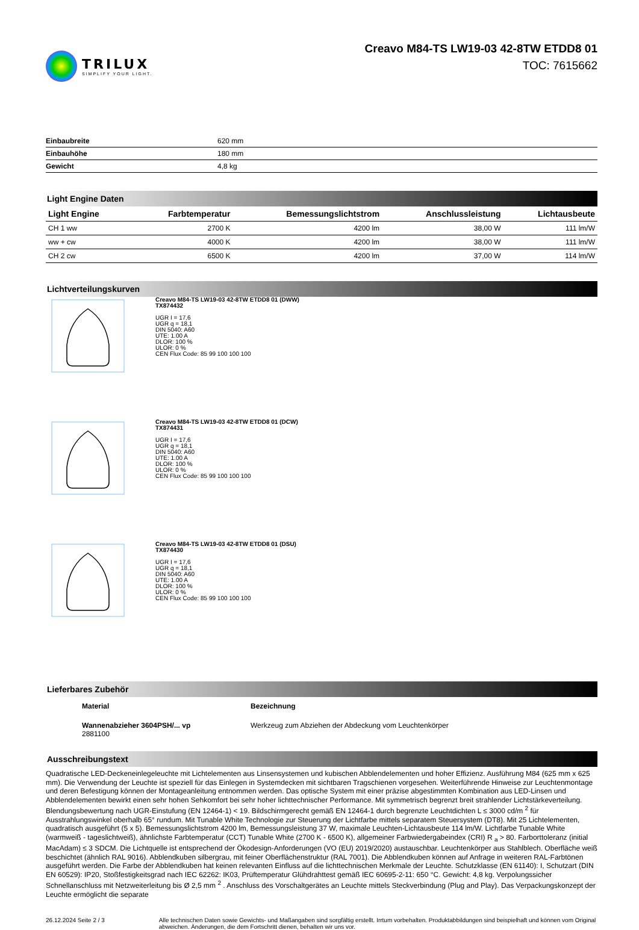TRILUX
SIMPLIFY YOUR LIGHT.
Creavo M84-TS LW19-03 42-8TW ETDD8 01
TOC: 7615662
| Einbaubreite | 620 mm |
| Einbauhöhe | 180 mm |
| Gewicht | 4,8 kg |
Light Engine Daten
| Light Engine | Farbtemperatur | Bemessungslichtstrom | Anschlussleistung | Lichtausbeute |
| --- | --- | --- | --- | --- |
| CH 1 ww | 2700 K | 4200 lm | 38,00 W | 111 lm/W |
| ww + cw | 4000 K | 4200 lm | 38,00 W | 111 lm/W |
| CH 2 cw | 6500 K | 4200 lm | 37,00 W | 114 lm/W |
Lichtverteilungskurven
Creavo M84-TS LW19-03 42-8TW ETDD8 01 (DWW)
TX874432
UGR I = 17,6
UGR q = 18,1
DIN 5040: A60
UTE: 1.00 A
DLOR: 100 %
ULOR: 0 %
CEN Flux Code: 85 99 100 100 100
Creavo M84-TS LW19-03 42-8TW ETDD8 01 (DCW)
TX874431
UGR I = 17,6
UGR q = 18,1
DIN 5040: A60
UTE: 1.00 A
DLOR: 100 %
ULOR: 0 %
CEN Flux Code: 85 99 100 100 100
Creavo M84-TS LW19-03 42-8TW ETDD8 01 (DSU)
TX874430
UGR I = 17,6
UGR q = 18,1
DIN 5040: A60
UTE: 1.00 A
DLOR: 100 %
ULOR: 0 %
CEN Flux Code: 85 99 100 100 100
Lieferbares Zubehör
Material Bezeichnung
Wannenabzieher 3604PSH/... vp
2881100
Werkzeug zum Abziehen der Abdeckung vom Leuchtenkörper
Ausschreibungstext
Quadratische LED-Deckeneinlegeleuchte mit Lichtelementen aus Linsensystemen und kubischen Abblendelementen und hoher Effizienz. Ausführung M84 (625 mm x 625 mm). Die Verwendung der Leuchte ist speziell für das Einlegen in Systemdecken mit sichtbaren Tragschienen vorgesehen. Weiterführende Hinweise zur Leuchtenmontage und deren Befestigung können der Montageanleitung entnommen werden. Das optische System mit einer präzise abgestimmten Kombination aus LED-Linsen und Abblendelementen bewirkt einen sehr hohen Sehkomfort bei sehr hoher lichttechnischer Performance. Mit symmetrisch begrenzt breit strahlender Lichtstärkeverteilung. Blendungsbewertung nach UGR-Einstufung (EN 12464-1) < 19. Bildschirmgerecht gemäß EN 12464-1 durch begrenzte Leuchtdichten L ≤ 3000 cd/m <sup>2</sup> für Ausstrahlungswinkel oberhalb 65° rundum. Mit Tunable White Technologie zur Steuerung der Lichtfarbe mittels separatem Steuersystem (DT8). Mit 25 Lichtelementen, quadratisch ausgeführt (5 x 5). Bemessungslichtstrom 4200 lm, Bemessungsleistung 37 W, maximale Leuchten-Lichtausbeute 114 lm/W. Lichtfarbe Tunable White (warmweiß - tageslichtweiß), ähnlichste Farbtemperatur (CCT) Tunable White (2700 K - 6500 K), allgemeiner Farbwiedergabeindex (CRI) R <sub>a</sub> > 80. Farborttoleranz (initial MacAdam) ≤ 3 SDCM. Die Lichtquelle ist entsprechend der Ökodesign-Anforderungen (VO (EU) 2019/2020) austauschbar. Leuchtenkörper aus Stahlblech. Oberfläche weiß beschichtet (ähnlich RAL 9016). Abblendkuben silbergrau, mit feiner Oberflächenstruktur (RAL 7001). Die Abblendkuben können auf Anfrage in weiteren RAL-Farbtönen ausgeführt werden. Die Farbe der Abblendkuben hat keinen relevanten Einfluss auf die lichttechnischen Merkmale der Leuchte. Schutzklasse (EN 61140): I, Schutzart (DIN EN 60529): IP20, Stoßfestigkeitsgrad nach IEC 62262: IK03, Prüftemperatur Glühdrahttest gemäß IEC 60695-2-11: 650 °C. Gewicht: 4,8 kg. Verpolungssicher Schnellanschluss mit Netzweiterleitung bis Ø 2,5 mm <sup>2</sup> . Anschluss des Vorschaltgerätes an Leuchte mittels Steckverbindung (Plug and Play). Das Verpackungskonzept der Leuchte ermöglicht die separate
26.12.2024 Seite 2 / 3 Alle technischen Daten sowie Gewichts- und Maßangaben sind sorgfältig erstellt. Irrtum vorbehalten. Produktabbildungen sind beispielhaft und können vom Original abweichen. Änderungen, die dem Fortschritt dienen, behalten wir uns vor.